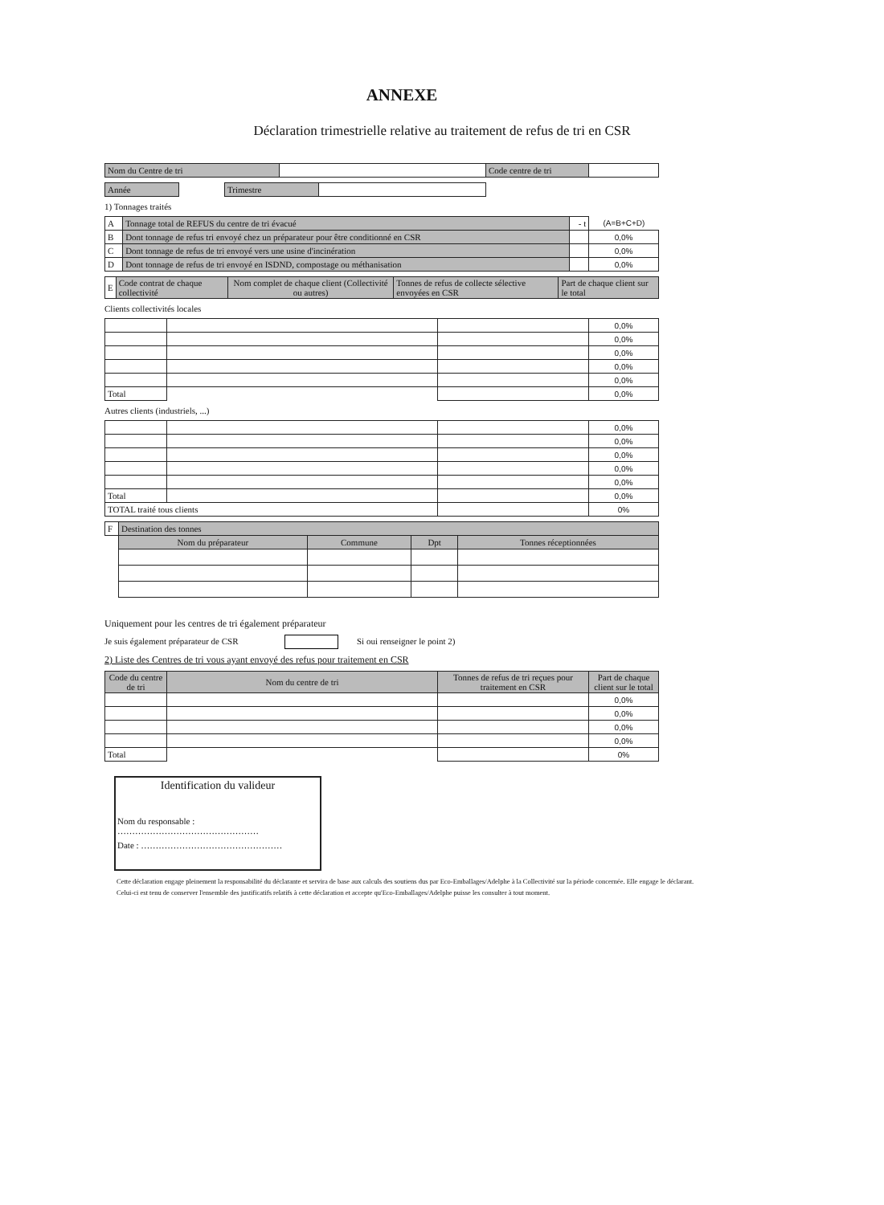ANNEXE
Déclaration trimestrielle relative au traitement de refus de tri en CSR
| Nom du Centre de tri | | Code centre de tri | |
| Année | | Trimestre | |
1) Tonnages traités
| A | Tonnage total de REFUS du centre de tri évacué | - t | (A=B+C+D) |
| B | Dont tonnage de refus tri envoyé chez un préparateur pour être conditionné en CSR | | 0,0% |
| C | Dont tonnage de refus de tri envoyé vers une usine d'incinération | | 0,0% |
| D | Dont tonnage de refus de tri envoyé en ISDND, compostage ou méthanisation | | 0,0% |
| E | Code contrat de chaque collectivité | Nom complet de chaque client (Collectivité ou autres) | Tonnes de refus de collecte sélective envoyées en CSR | Part de chaque client sur le total |
Clients collectivités locales
| | | | 0,0% |
| | | | 0,0% |
| | | | 0,0% |
| | | | 0,0% |
| | | | 0,0% |
| Total | | | 0,0% |
Autres clients (industriels, ...)
| | | | 0,0% |
| | | | 0,0% |
| | | | 0,0% |
| | | | 0,0% |
| | | | 0,0% |
| Total | | | 0,0% |
| TOTAL traité tous clients | | | 0% |
| F | Destination des tonnes | | | |
| | Nom du préparateur | Commune | Dpt | Tonnes réceptionnées |
Uniquement pour les centres de tri également préparateur
Je suis également préparateur de CSR Si oui renseigner le point 2)
2) Liste des Centres de tri vous ayant envoyé des refus pour traitement en CSR
| Code du centre de tri | Nom du centre de tri | Tonnes de refus de tri reçues pour traitement en CSR | Part de chaque client sur le total |
| --- | --- | --- | --- |
| | | | 0,0% |
| | | | 0,0% |
| | | | 0,0% |
| | | | 0,0% |
| Total | | | 0% |
Identification du valideur
Nom du responsable :
…………………………………………
Date : …………………………………………
Cette déclaration engage pleinement la responsabilité du déclarante et servira de base aux calculs des soutiens dus par Eco-Emballages/Adelphe à la Collectivité sur la période concernée. Elle engage le déclarant. Celui-ci est tenu de conserver l'ensemble des justificatifs relatifs à cette déclaration et accepte qu'Eco-Emballages/Adelphe puisse les consulter à tout moment.